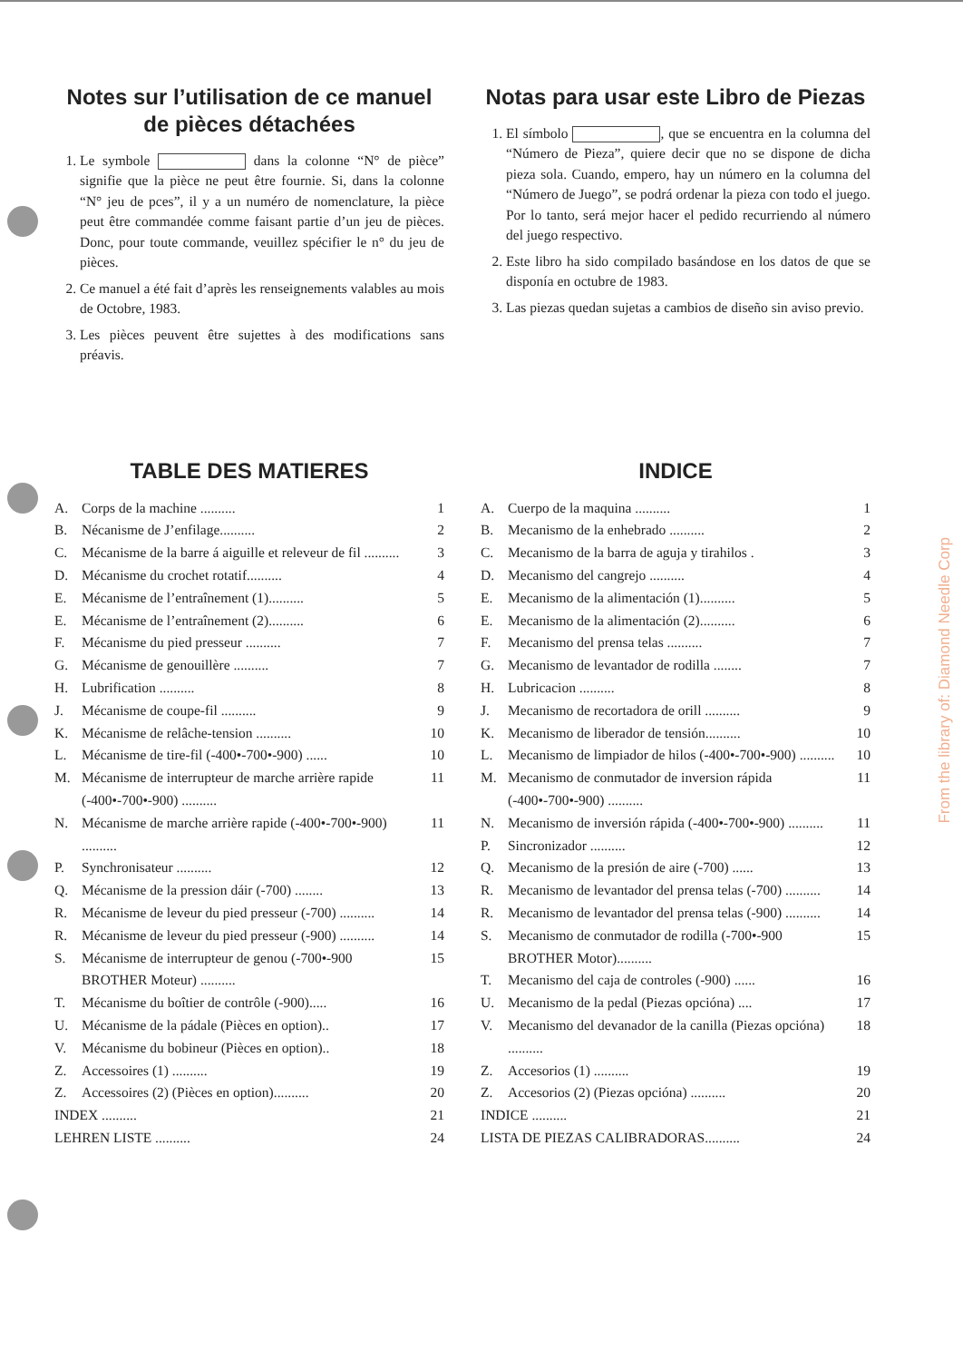Notes sur l’utilisation de ce manuel de pièces détachées
1. Le symbole dans la colonne “N° de pièce” signifie que la pièce ne peut être fournie. Si, dans la colonne “N° jeu de pces”, il y a un numéro de nomenclature, la pièce peut être commandée comme faisant partie d’un jeu de pièces. Donc, pour toute commande, veuillez spécifier le n° du jeu de pièces.
2. Ce manuel a été fait d’après les renseignements valables au mois de Octobre, 1983.
3. Les pièces peuvent être sujettes à des modifications sans préavis.
Notas para usar este Libro de Piezas
1. El símbolo , que se encuentra en la columna del “Número de Pieza”, quiere decir que no se dispone de dicha pieza sola. Cuando, empero, hay un número en la columna del “Número de Juego”, se podrá ordenar la pieza con todo el juego. Por lo tanto, será mejor hacer el pedido recurriendo al número del juego respectivo.
2. Este libro ha sido compilado basándose en los datos de que se disponía en octubre de 1983.
3. Las piezas quedan sujetas a cambios de diseño sin aviso previo.
TABLE DES MATIERES
A. Corps de la machine .......... 1
B. Nécanisme de J’enfilage.......... 2
C. Mécanisme de la barre á aiguille et releveur de fil .......... 3
D. Mécanisme du crochet rotatif.......... 4
E. Mécanisme de l’entraînement (1).......... 5
E. Mécanisme de l’entraînement (2).......... 6
F. Mécanisme du pied presseur .......... 7
G. Mécanisme de genouillère .......... 7
H. Lubrification .......... 8
J. Mécanisme de coupe-fil .......... 9
K. Mécanisme de relâche-tension .......... 10
L. Mécanisme de tire-fil (-400•-700•-900) ...... 10
M. Mécanisme de interrupteur de marche arrière rapide (-400•-700•-900) .......... 11
N. Mécanisme de marche arrière rapide (-400•-700•-900) .......... 11
P. Synchronisateur .......... 12
Q. Mécanisme de la pression dáir (-700) ........ 13
R. Mécanisme de leveur du pied presseur (-700) .......... 14
R. Mécanisme de leveur du pied presseur (-900) .......... 14
S. Mécanisme de interrupteur de genou (-700•-900 BROTHER Moteur) .......... 15
T. Mécanisme du boîtier de contrôle (-900)..... 16
U. Mécanisme de la pádale (Pièces en option).. 17
V. Mécanisme du bobineur (Pièces en option).. 18
Z. Accessoires (1) .......... 19
Z. Accessoires (2) (Pièces en option).......... 20
INDEX .......... 21
LEHREN LISTE .......... 24
INDICE
A. Cuerpo de la maquina .......... 1
B. Mecanismo de la enhebrado .......... 2
C. Mecanismo de la barra de aguja y tirahilos . 3
D. Mecanismo del cangrejo .......... 4
E. Mecanismo de la alimentación (1).......... 5
E. Mecanismo de la alimentación (2).......... 6
F. Mecanismo del prensa telas .......... 7
G. Mecanismo de levantador de rodilla ........ 7
H. Lubricacion .......... 8
J. Mecanismo de recortadora de orill .......... 9
K. Mecanismo de liberador de tensión.......... 10
L. Mecanismo de limpiador de hilos (-400•-700•-900) .......... 10
M. Mecanismo de conmutador de inversion rápida (-400•-700•-900) .......... 11
N. Mecanismo de inversión rápida (-400•-700•-900) .......... 11
P. Sincronizador .......... 12
Q. Mecanismo de la presión de aire (-700) ...... 13
R. Mecanismo de levantador del prensa telas (-700) .......... 14
R. Mecanismo de levantador del prensa telas (-900) .......... 14
S. Mecanismo de conmutador de rodilla (-700•-900 BROTHER Motor).......... 15
T. Mecanismo del caja de controles (-900) ...... 16
U. Mecanismo de la pedal (Piezas opcióna) .... 17
V. Mecanismo del devanador de la canilla (Piezas opcióna) .......... 18
Z. Accesorios (1) .......... 19
Z. Accesorios (2) (Piezas opcióna) .......... 20
INDICE .......... 21
LISTA DE PIEZAS CALIBRADORAS.......... 24
From the library of: Diamond Needle Corp